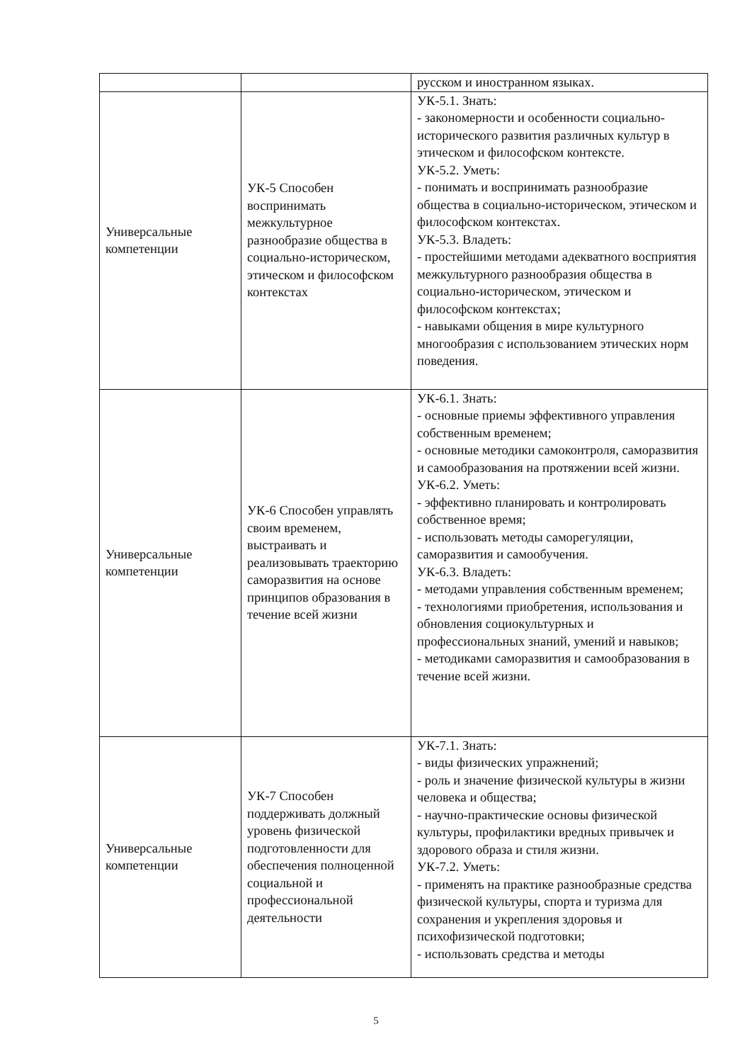| | | русском и иностранном языках. |
| Универсальные компетенции | УК-5 Способен воспринимать межкультурное разнообразие общества в социально-историческом, этическом и философском контекстах | УК-5.1. Знать: - закономерности и особенности социально-исторического развития различных культур в этическом и философском контексте. УК-5.2. Уметь: - понимать и воспринимать разнообразие общества в социально-историческом, этическом и философском контекстах. УК-5.3. Владеть: - простейшими методами адекватного восприятия межкультурного разнообразия общества в социально-историческом, этическом и философском контекстах; - навыками общения в мире культурного многообразия с использованием этических норм поведения. |
| Универсальные компетенции | УК-6 Способен управлять своим временем, выстраивать и реализовывать траекторию саморазвития на основе принципов образования в течение всей жизни | УК-6.1. Знать: - основные приемы эффективного управления собственным временем; - основные методики самоконтроля, саморазвития и самообразования на протяжении всей жизни. УК-6.2. Уметь: - эффективно планировать и контролировать собственное время; - использовать методы саморегуляции, саморазвития и самообучения. УК-6.3. Владеть: - методами управления собственным временем; - технологиями приобретения, использования и обновления социокультурных и профессиональных знаний, умений и навыков; - методиками саморазвития и самообразования в течение всей жизни. |
| Универсальные компетенции | УК-7 Способен поддерживать должный уровень физической подготовленности для обеспечения полноценной социальной и профессиональной деятельности | УК-7.1. Знать: - виды физических упражнений; - роль и значение физической культуры в жизни человека и общества; - научно-практические основы физической культуры, профилактики вредных привычек и здорового образа и стиля жизни. УК-7.2. Уметь: - применять на практике разнообразные средства физической культуры, спорта и туризма для сохранения и укрепления здоровья и психофизической подготовки; - использовать средства и методы |
5